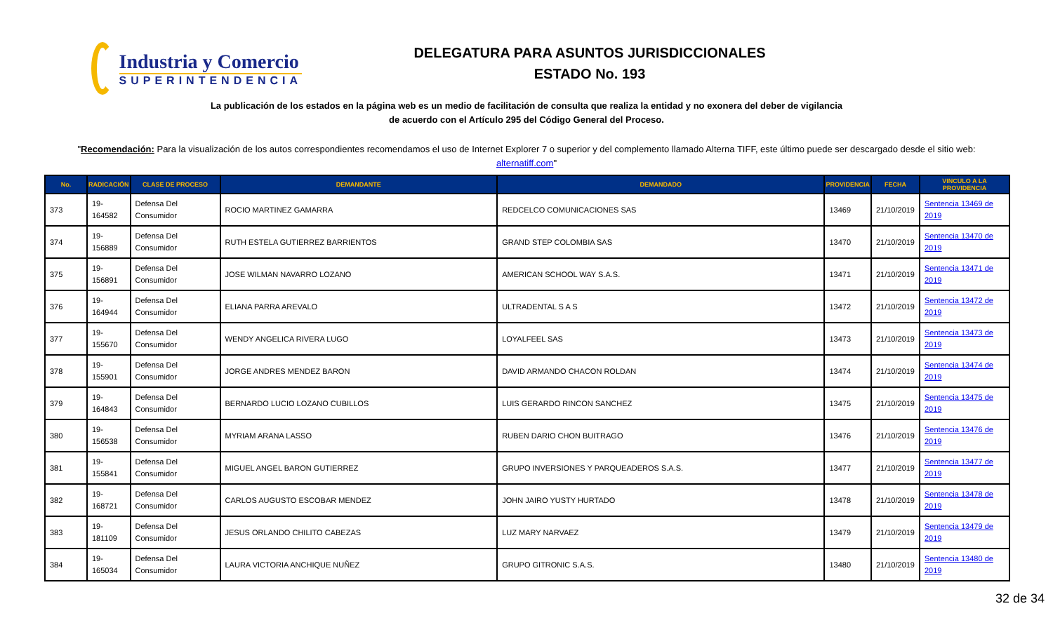Industria y Comercio
SUPERINTENDENCIA
DELEGATURA PARA ASUNTOS JURISDICCIONALES
ESTADO No. 193
La publicación de los estados en la página web es un medio de facilitación de consulta que realiza la entidad y no exonera del deber de vigilancia
de acuerdo con el Artículo 295 del Código General del Proceso.
"Recomendación: Para la visualización de los autos correspondientes recomendamos el uso de Internet Explorer 7 o superior y del complemento llamado Alterna TIFF, este último puede ser descargado desde el sitio web: alternatiff.com"
| No. | RADICACIÓN | CLASE DE PROCESO | DEMANDANTE | DEMANDADO | PROVIDENCIA | FECHA | VINCULO A LA PROVIDENCIA |
| --- | --- | --- | --- | --- | --- | --- | --- |
| 373 | 19-164582 | Defensa Del Consumidor | ROCIO MARTINEZ GAMARRA | REDCELCO COMUNICACIONES SAS | 13469 | 21/10/2019 | Sentencia 13469 de 2019 |
| 374 | 19-156889 | Defensa Del Consumidor | RUTH ESTELA GUTIERREZ BARRIENTOS | GRAND STEP COLOMBIA SAS | 13470 | 21/10/2019 | Sentencia 13470 de 2019 |
| 375 | 19-156891 | Defensa Del Consumidor | JOSE WILMAN NAVARRO LOZANO | AMERICAN SCHOOL WAY S.A.S. | 13471 | 21/10/2019 | Sentencia 13471 de 2019 |
| 376 | 19-164944 | Defensa Del Consumidor | ELIANA PARRA AREVALO | ULTRADENTAL S A S | 13472 | 21/10/2019 | Sentencia 13472 de 2019 |
| 377 | 19-155670 | Defensa Del Consumidor | WENDY ANGELICA RIVERA LUGO | LOYALFEEL SAS | 13473 | 21/10/2019 | Sentencia 13473 de 2019 |
| 378 | 19-155901 | Defensa Del Consumidor | JORGE ANDRES MENDEZ BARON | DAVID ARMANDO CHACON ROLDAN | 13474 | 21/10/2019 | Sentencia 13474 de 2019 |
| 379 | 19-164843 | Defensa Del Consumidor | BERNARDO LUCIO LOZANO CUBILLOS | LUIS GERARDO RINCON SANCHEZ | 13475 | 21/10/2019 | Sentencia 13475 de 2019 |
| 380 | 19-156538 | Defensa Del Consumidor | MYRIAM ARANA LASSO | RUBEN DARIO CHON BUITRAGO | 13476 | 21/10/2019 | Sentencia 13476 de 2019 |
| 381 | 19-155841 | Defensa Del Consumidor | MIGUEL ANGEL BARON GUTIERREZ | GRUPO INVERSIONES Y PARQUEADEROS S.A.S. | 13477 | 21/10/2019 | Sentencia 13477 de 2019 |
| 382 | 19-168721 | Defensa Del Consumidor | CARLOS AUGUSTO ESCOBAR MENDEZ | JOHN JAIRO YUSTY HURTADO | 13478 | 21/10/2019 | Sentencia 13478 de 2019 |
| 383 | 19-181109 | Defensa Del Consumidor | JESUS ORLANDO CHILITO CABEZAS | LUZ MARY NARVAEZ | 13479 | 21/10/2019 | Sentencia 13479 de 2019 |
| 384 | 19-165034 | Defensa Del Consumidor | LAURA VICTORIA ANCHIQUE NUÑEZ | GRUPO GITRONIC S.A.S. | 13480 | 21/10/2019 | Sentencia 13480 de 2019 |
32 de 34